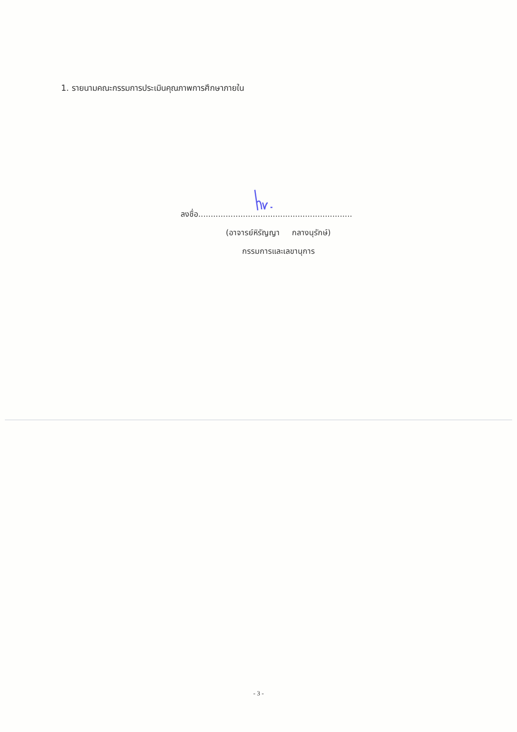1. รายนามคณะกรรมการประเมินคุณภาพการศึกษาภายใน
ลงชื่อ..............................................................
(อาจารย์หิรัญญา กลางนุรักษ์)
กรรมการและเลขานุการ
- 3 -